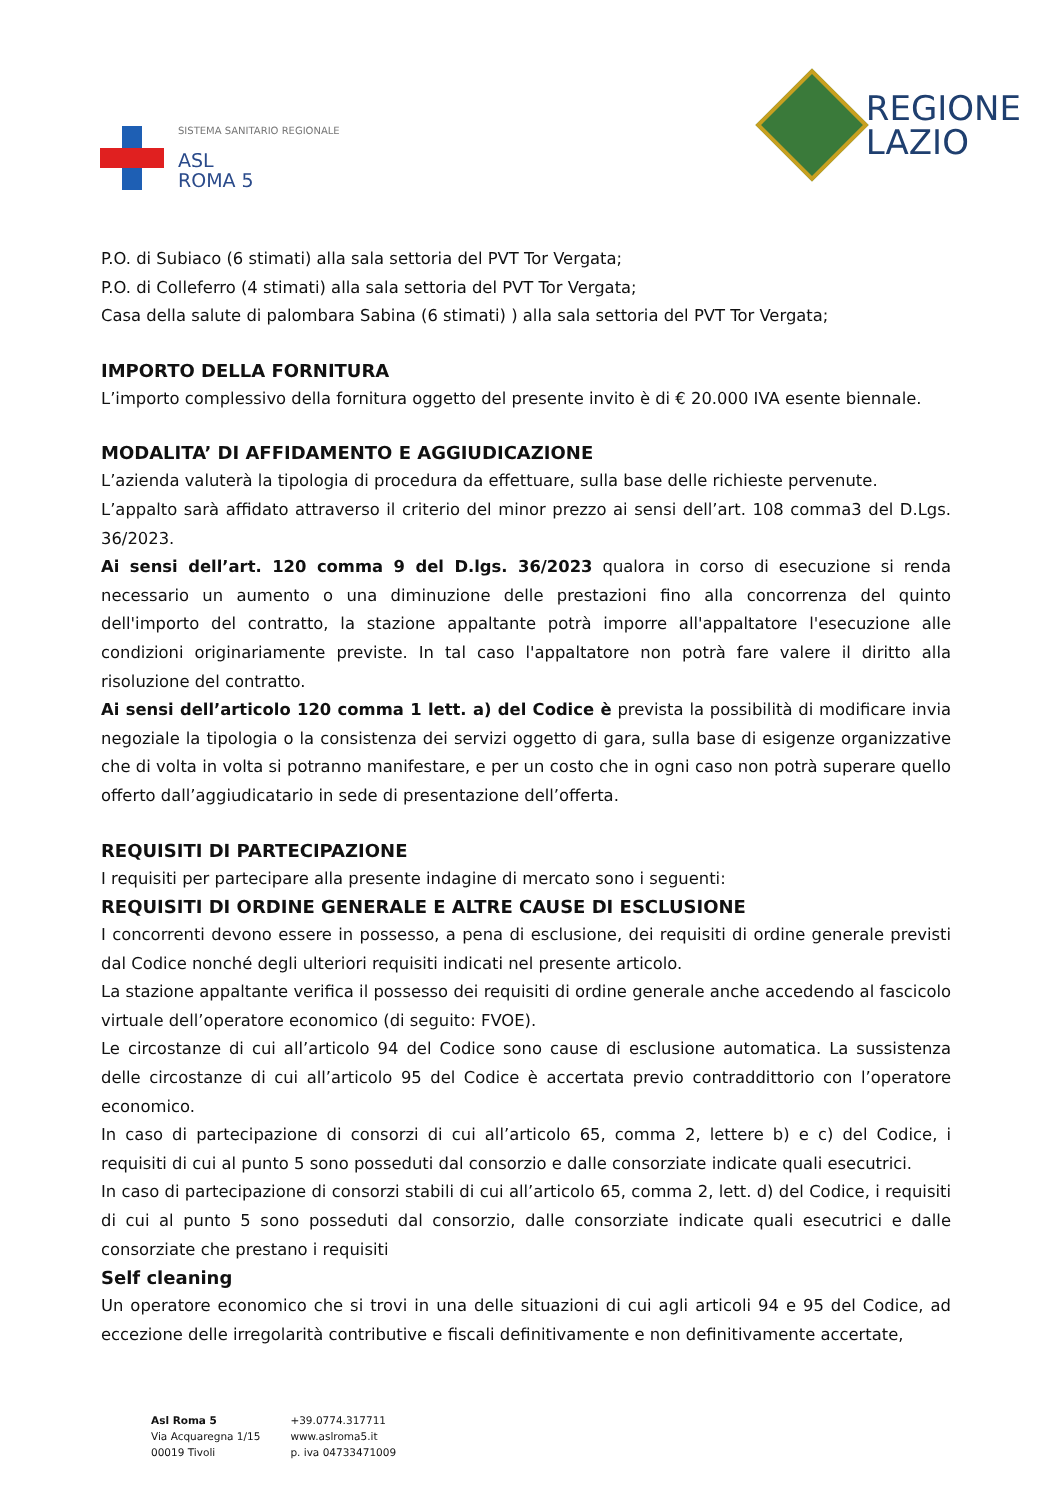SISTEMA SANITARIO REGIONALE
ASL
ROMA 5
REGIONE
LAZIO
P.O. di Subiaco (6 stimati) alla sala settoria del PVT Tor Vergata;
P.O. di Colleferro (4 stimati) alla sala settoria del PVT Tor Vergata;
Casa della salute di palombara Sabina (6 stimati) ) alla sala settoria del PVT Tor Vergata;
IMPORTO DELLA FORNITURA
L’importo complessivo della fornitura oggetto del presente invito è di € 20.000 IVA esente biennale.
MODALITA’ DI AFFIDAMENTO E AGGIUDICAZIONE
L’azienda valuterà la tipologia di procedura da effettuare, sulla base delle richieste pervenute.
L’appalto sarà affidato attraverso il criterio del minor prezzo ai sensi dell’art. 108 comma3 del D.Lgs. 36/2023.
Ai sensi dell’art. 120 comma 9 del D.lgs. 36/2023 qualora in corso di esecuzione si renda necessario un aumento o una diminuzione delle prestazioni fino alla concorrenza del quinto dell'importo del contratto, la stazione appaltante potrà imporre all'appaltatore l'esecuzione alle condizioni originariamente previste. In tal caso l'appaltatore non potrà fare valere il diritto alla risoluzione del contratto.
Ai sensi dell’articolo 120 comma 1 lett. a) del Codice è prevista la possibilità di modificare invia negoziale la tipologia o la consistenza dei servizi oggetto di gara, sulla base di esigenze organizzative che di volta in volta si potranno manifestare, e per un costo che in ogni caso non potrà superare quello offerto dall’aggiudicatario in sede di presentazione dell’offerta.
REQUISITI DI PARTECIPAZIONE
I requisiti per partecipare alla presente indagine di mercato sono i seguenti:
REQUISITI DI ORDINE GENERALE E ALTRE CAUSE DI ESCLUSIONE
I concorrenti devono essere in possesso, a pena di esclusione, dei requisiti di ordine generale previsti dal Codice nonché degli ulteriori requisiti indicati nel presente articolo.
La stazione appaltante verifica il possesso dei requisiti di ordine generale anche accedendo al fascicolo virtuale dell’operatore economico (di seguito: FVOE).
Le circostanze di cui all’articolo 94 del Codice sono cause di esclusione automatica. La sussistenza delle circostanze di cui all’articolo 95 del Codice è accertata previo contraddittorio con l’operatore economico.
In caso di partecipazione di consorzi di cui all’articolo 65, comma 2, lettere b) e c) del Codice, i requisiti di cui al punto 5 sono posseduti dal consorzio e dalle consorziate indicate quali esecutrici.
In caso di partecipazione di consorzi stabili di cui all’articolo 65, comma 2, lett. d) del Codice, i requisiti di cui al punto 5 sono posseduti dal consorzio, dalle consorziate indicate quali esecutrici e dalle consorziate che prestano i requisiti
Self cleaning
Un operatore economico che si trovi in una delle situazioni di cui agli articoli 94 e 95 del Codice, ad eccezione delle irregolarità contributive e fiscali definitivamente e non definitivamente accertate,
Asl Roma 5
Via Acquaregna 1/15
00019 Tivoli
+39.0774.317711
www.aslroma5.it
p. iva 04733471009